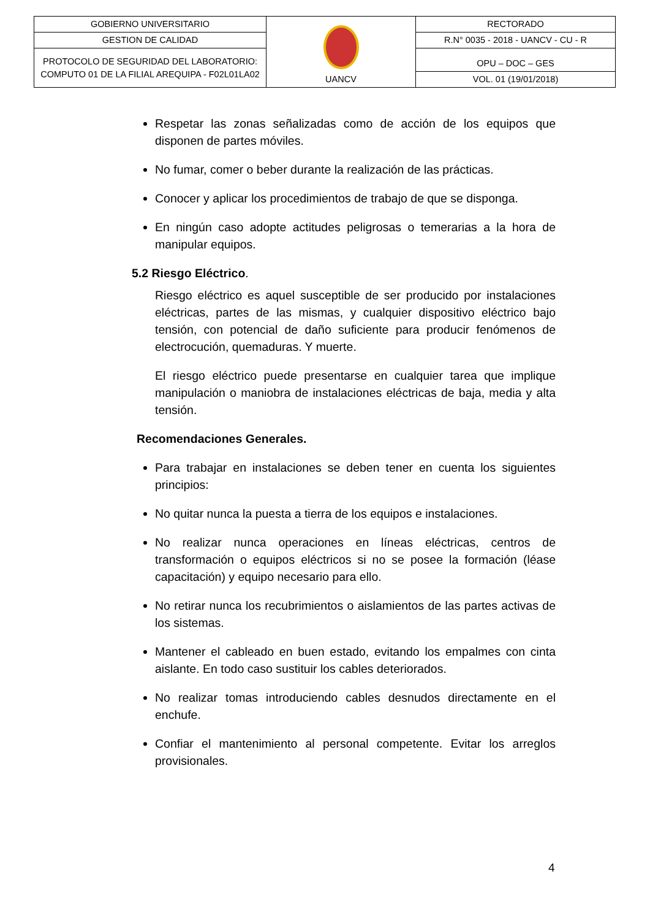| GOBIERNO UNIVERSITARIO | UANCV | RECTORADO |
| GESTION DE CALIDAD | | R.N° 0035 - 2018 - UANCV - CU - R |
| PROTOCOLO DE SEGURIDAD DEL LABORATORIO: COMPUTO 01 DE LA FILIAL AREQUIPA - F02L01LA02 | | OPU – DOC – GES |
| | | VOL. 01 (19/01/2018) |
Respetar las zonas señalizadas como de acción de los equipos que disponen de partes móviles.
No fumar, comer o beber durante la realización de las prácticas.
Conocer y aplicar los procedimientos de trabajo de que se disponga.
En ningún caso adopte actitudes peligrosas o temerarias a la hora de manipular equipos.
5.2 Riesgo Eléctrico.
Riesgo eléctrico es aquel susceptible de ser producido por instalaciones eléctricas, partes de las mismas, y cualquier dispositivo eléctrico bajo tensión, con potencial de daño suficiente para producir fenómenos de electrocución, quemaduras. Y muerte.
El riesgo eléctrico puede presentarse en cualquier tarea que implique manipulación o maniobra de instalaciones eléctricas de baja, media y alta tensión.
Recomendaciones Generales.
Para trabajar en instalaciones se deben tener en cuenta los siguientes principios:
No quitar nunca la puesta a tierra de los equipos e instalaciones.
No realizar nunca operaciones en líneas eléctricas, centros de transformación o equipos eléctricos si no se posee la formación (léase capacitación) y equipo necesario para ello.
No retirar nunca los recubrimientos o aislamientos de las partes activas de los sistemas.
Mantener el cableado en buen estado, evitando los empalmes con cinta aislante. En todo caso sustituir los cables deteriorados.
No realizar tomas introduciendo cables desnudos directamente en el enchufe.
Confiar el mantenimiento al personal competente. Evitar los arreglos provisionales.
4